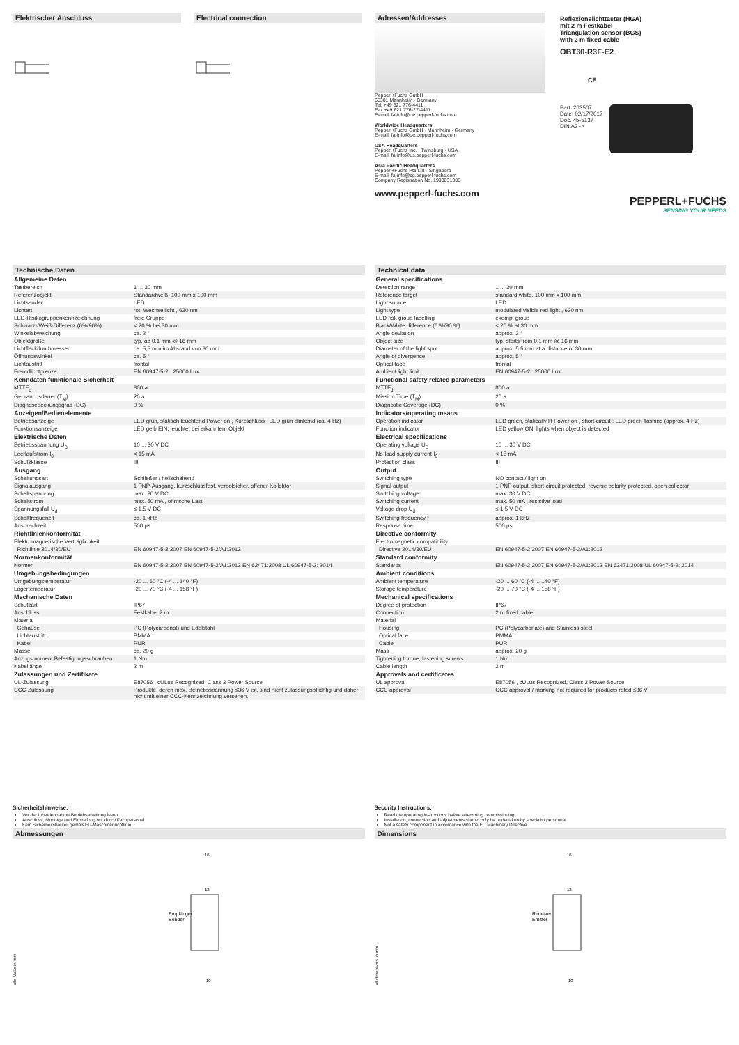Elektrischer Anschluss Electrical connection Adressen/Addresses
Pepperl+Fuchs GmbH
68301 Mannheim · Germany
Tel. +49 621 776-4411
Fax +49 621 776-27-4411
E-mail: fa-info@de.pepperl-fuchs.com
Worldwide Headquarters
Pepperl+Fuchs GmbH · Mannheim · Germany
E-mail: fa-info@de.pepperl-fuchs.com
USA Headquarters
Pepperl+Fuchs Inc. · Twinsburg · USA
E-mail: fa-info@us.pepperl-fuchs.com
Asia Pacific Headquarters
Pepperl+Fuchs Pte Ltd · Singapore
E-mail: fa-info@sg.pepperl-fuchs.com
Company Registration No. 199003130E
www.pepperl-fuchs.com
Reflexionslichttaster (HGA)
mit 2 m Festkabel
Triangulation sensor (BGS)
with 2 m fixed cable
OBT30-R3F-E2
CE
Part. 263507
Date: 02/17/2017
Doc. 45-5137
DIN A3 ->
PEPPERL+FUCHS
SENSING YOUR NEEDS
Technische Daten
| Allgemeine Daten | |
| Tastbereich | 1 ... 30 mm |
| Referenzobjekt | Standardweiß, 100 mm x 100 mm |
| Lichtsender | LED |
| Lichtart | rot, Wechsellicht , 630 nm |
| LED-Risikogruppenkennzeichnung | freie Gruppe |
| Schwarz-/Weiß-Differenz (6%/90%) | < 20 % bei 30 mm |
| Winkelabweichung | ca. 2 ° |
| Objektgröße | typ. ab 0,1 mm @ 16 mm |
| Lichtfleckdurchmesser | ca. 5,5 mm im Abstand von 30 mm |
| Öffnungswinkel | ca. 5 ° |
| Lichtaustritt | frontal |
| Fremdlichtgrenze | EN 60947-5-2 : 25000 Lux |
| Kenndaten funktionale Sicherheit | |
| MTTF<sub>d</sub> | 800 a |
| Gebrauchsdauer (T<sub>M</sub>) | 20 a |
| Diagnosedeckungsgrad (DC) | 0 % |
| Anzeigen/Bedienelemente | |
| Betriebsanzeige | LED grün, statisch leuchtend Power on , Kurzschluss : LED grün blinkend (ca. 4 Hz) |
| Funktionsanzeige | LED gelb EIN: leuchtet bei erkanntem Objekt |
| Elektrische Daten | |
| Betriebsspannung U<sub>B</sub> | 10 ... 30 V DC |
| Leerlaufstrom I<sub>0</sub> | < 15 mA |
| Schutzklasse | III |
| Ausgang | |
| Schaltungsart | Schließer / hellschaltend |
| Signalausgang | 1 PNP-Ausgang, kurzschlussfest, verpolsicher, offener Kollektor |
| Schaltspannung | max. 30 V DC |
| Schaltstrom | max. 50 mA , ohmsche Last |
| Spannungsfall U<sub>d</sub> | ≤ 1,5 V DC |
| Schaltfrequenz f | ca. 1 kHz |
| Ansprechzeit | 500 µs |
| Richtlinienkonformität | |
| Elektromagnetische Verträglichkeit | |
| Richtlinie 2014/30/EU | EN 60947-5-2:2007 EN 60947-5-2/A1:2012 |
| Normenkonformität | |
| Normen | EN 60947-5-2:2007 EN 60947-5-2/A1:2012 EN 62471:2008 UL 60947-5-2: 2014 |
| Umgebungsbedingungen | |
| Umgebungstemperatur | -20 ... 60 °C (-4 ... 140 °F) |
| Lagertemperatur | -20 ... 70 °C (-4 ... 158 °F) |
| Mechanische Daten | |
| Schutzart | IP67 |
| Anschluss | Festkabel 2 m |
| Material | |
| Gehäuse | PC (Polycarbonat) und Edelstahl |
| Lichtaustritt | PMMA |
| Kabel | PUR |
| Masse | ca. 20 g |
| Anzugsmoment Befestigungsschrauben | 1 Nm |
| Kabellänge | 2 m |
| Zulassungen und Zertifikate | |
| UL-Zulassung | E87056 , cULus Recognized, Class 2 Power Source |
| CCC-Zulassung | Produkte, deren max. Betriebsspannung ≤36 V ist, sind nicht zulassungspflichtig und daher nicht mit einer CCC-Kennzeichnung versehen. |
Technical data
| General specifications | |
| Detection range | 1 ... 30 mm |
| Reference target | standard white, 100 mm x 100 mm |
| Light source | LED |
| Light type | modulated visible red light , 630 nm |
| LED risk group labelling | exempt group |
| Black/White difference (6 %/90 %) | < 20 % at 30 mm |
| Angle deviation | approx. 2 ° |
| Object size | typ. starts from 0.1 mm @ 16 mm |
| Diameter of the light spot | approx. 5.5 mm at a distance of 30 mm |
| Angle of divergence | approx. 5 ° |
| Optical face | frontal |
| Ambient light limit | EN 60947-5-2 : 25000 Lux |
| Functional safety related parameters | |
| MTTF<sub>d</sub> | 800 a |
| Mission Time (T<sub>M</sub>) | 20 a |
| Diagnostic Coverage (DC) | 0 % |
| Indicators/operating means | |
| Operation indicator | LED green, statically lit Power on , short-circuit : LED green flashing (approx. 4 Hz) |
| Function indicator | LED yellow ON: lights when object is detected |
| Electrical specifications | |
| Operating voltage U<sub>B</sub> | 10 ... 30 V DC |
| No-load supply current I<sub>0</sub> | < 15 mA |
| Protection class | III |
| Output | |
| Switching type | NO contact / light on |
| Signal output | 1 PNP output, short-circuit protected, reverse polarity protected, open collector |
| Switching voltage | max. 30 V DC |
| Switching current | max. 50 mA , resistive load |
| Voltage drop U<sub>d</sub> | ≤ 1.5 V DC |
| Switching frequency f | approx. 1 kHz |
| Response time | 500 µs |
| Directive conformity | |
| Electromagnetic compatibility | |
| Directive 2014/30/EU | EN 60947-5-2:2007 EN 60947-5-2/A1:2012 |
| Standard conformity | |
| Standards | EN 60947-5-2:2007 EN 60947-5-2/A1:2012 EN 62471:2008 UL 60947-5-2: 2014 |
| Ambient conditions | |
| Ambient temperature | -20 ... 60 °C (-4 ... 140 °F) |
| Storage temperature | -20 ... 70 °C (-4 ... 158 °F) |
| Mechanical specifications | |
| Degree of protection | IP67 |
| Connection | 2 m fixed cable |
| Material | |
| Housing | PC (Polycarbonate) and Stainless steel |
| Optical face | PMMA |
| Cable | PUR |
| Mass | approx. 20 g |
| Tightening torque, fastening screws | 1 Nm |
| Cable length | 2 m |
| Approvals and certificates | |
| UL approval | E87056 , cULus Recognized, Class 2 Power Source |
| CCC approval | CCC approval / marking not required for products rated ≤36 V |
Sicherheitshinweise:
Vor der Inbetriebnahme Betriebsanleitung lesen
Anschluss, Montage und Einstellung nur durch Fachpersonal
Kein Sicherheitsbauteil gemäß EU-Maschinenrichtlinie
Abmessungen
alle Maße in mm
Empfänger
Sender
16
12
10
Security Instructions:
Read the operating instructions before attempting commissioning
Installation, connection and adjustments should only be undertaken by specialist personnel
Not a safety component in accordance with the EU Machinery Directive
Dimensions
all dimensions in mm
Receiver
Emitter
16
12
10